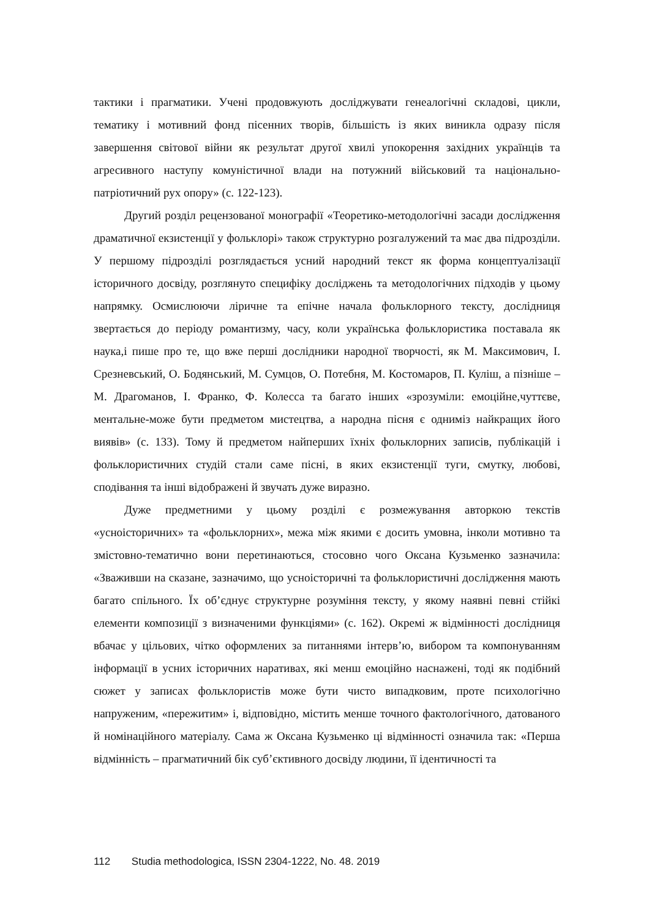тактики і прагматики. Учені продовжують досліджувати генеалогічні складові, цикли, тематику і мотивний фонд пісенних творів, більшість із яких виникла одразу після завершення світової війни як результат другої хвилі упокорення західних українців та агресивного наступу комуністичної влади на потужний військовий та національно-патріотичний рух опору» (с. 122-123).
Другий розділ рецензованої монографії «Теоретико-методологічні засади дослідження драматичної екзистенції у фольклорі» також структурно розгалужений та має два підрозділи. У першому підрозділі розглядається усний народний текст як форма концептуалізації історичного досвіду, розглянуто специфіку досліджень та методологічних підходів у цьому напрямку. Осмислюючи ліричне та епічне начала фольклорного тексту, дослідниця звертається до періоду романтизму, часу, коли українська фольклористика поставала як наука,і пише про те, що вже перші дослідники народної творчості, як М. Максимович, І. Срезневський, О. Бодянський, М. Сумцов, О. Потебня, М. Костомаров, П. Куліш, а пізніше – М. Драгоманов, І. Франко, Ф. Колесса та багато інших «зрозуміли: емоційне,чуттєве, ментальне-може бути предметом мистецтва, а народна пісня є одниміз найкращих його виявів» (с. 133). Тому й предметом найперших їхніх фольклорних записів, публікацій і фольклористичних студій стали саме пісні, в яких екзистенції туги, смутку, любові, сподівання та інші відображені й звучать дуже виразно.
Дуже предметними у цьому розділі є розмежування авторкою текстів «усноісторичних» та «фольклорних», межа між якими є досить умовна, інколи мотивно та змістовно-тематично вони перетинаються, стосовно чого Оксана Кузьменко зазначила: «Зваживши на сказане, зазначимо, що усноісторичні та фольклористичні дослідження мають багато спільного. Їх об’єднує структурне розуміння тексту, у якому наявні певні стійкі елементи композиції з визначеними функціями» (с. 162). Окремі ж відмінності дослідниця вбачає у цільових, чітко оформлених за питаннями інтерв’ю, вибором та компонуванням інформації в усних історичних наративах, які менш емоційно наснажені, тоді як подібний сюжет у записах фольклористів може бути чисто випадковим, проте психологічно напруженим, «пережитим» і, відповідно, містить менше точного фактологічного, датованого й номінаційного матеріалу. Сама ж Оксана Кузьменко ці відмінності означила так: «Перша відмінність – прагматичний бік суб’єктивного досвіду людини, її ідентичності та
112 Studia methodologica, ISSN 2304-1222, No. 48. 2019